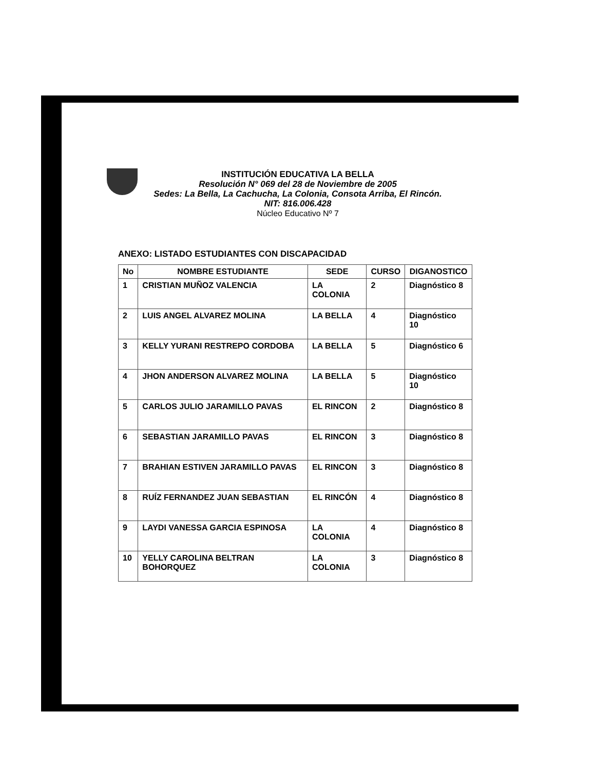INSTITUCIÓN EDUCATIVA LA BELLA
Resolución N° 069 del 28 de Noviembre de 2005
Sedes: La Bella, La Cachucha, La Colonia, Consota Arriba, El Rincón.
NIT: 816.006.428
Núcleo Educativo Nº 7
ANEXO: LISTADO ESTUDIANTES CON DISCAPACIDAD
| No | NOMBRE ESTUDIANTE | SEDE | CURSO | DIGANOSTICO |
| --- | --- | --- | --- | --- |
| 1 | CRISTIAN MUÑOZ VALENCIA | LA COLONIA | 2 | Diagnóstico 8 |
| 2 | LUIS ANGEL ALVAREZ MOLINA | LA BELLA | 4 | Diagnóstico 10 |
| 3 | KELLY YURANI RESTREPO CORDOBA | LA BELLA | 5 | Diagnóstico 6 |
| 4 | JHON ANDERSON ALVAREZ MOLINA | LA BELLA | 5 | Diagnóstico 10 |
| 5 | CARLOS JULIO JARAMILLO PAVAS | EL RINCON | 2 | Diagnóstico 8 |
| 6 | SEBASTIAN JARAMILLO PAVAS | EL RINCON | 3 | Diagnóstico 8 |
| 7 | BRAHIAN ESTIVEN JARAMILLO PAVAS | EL RINCON | 3 | Diagnóstico 8 |
| 8 | RUÍZ FERNANDEZ JUAN SEBASTIAN | EL RINCÓN | 4 | Diagnóstico 8 |
| 9 | LAYDI VANESSA GARCIA ESPINOSA | LA COLONIA | 4 | Diagnóstico 8 |
| 10 | YELLY CAROLINA BELTRAN BOHORQUEZ | LA COLONIA | 3 | Diagnóstico 8 |